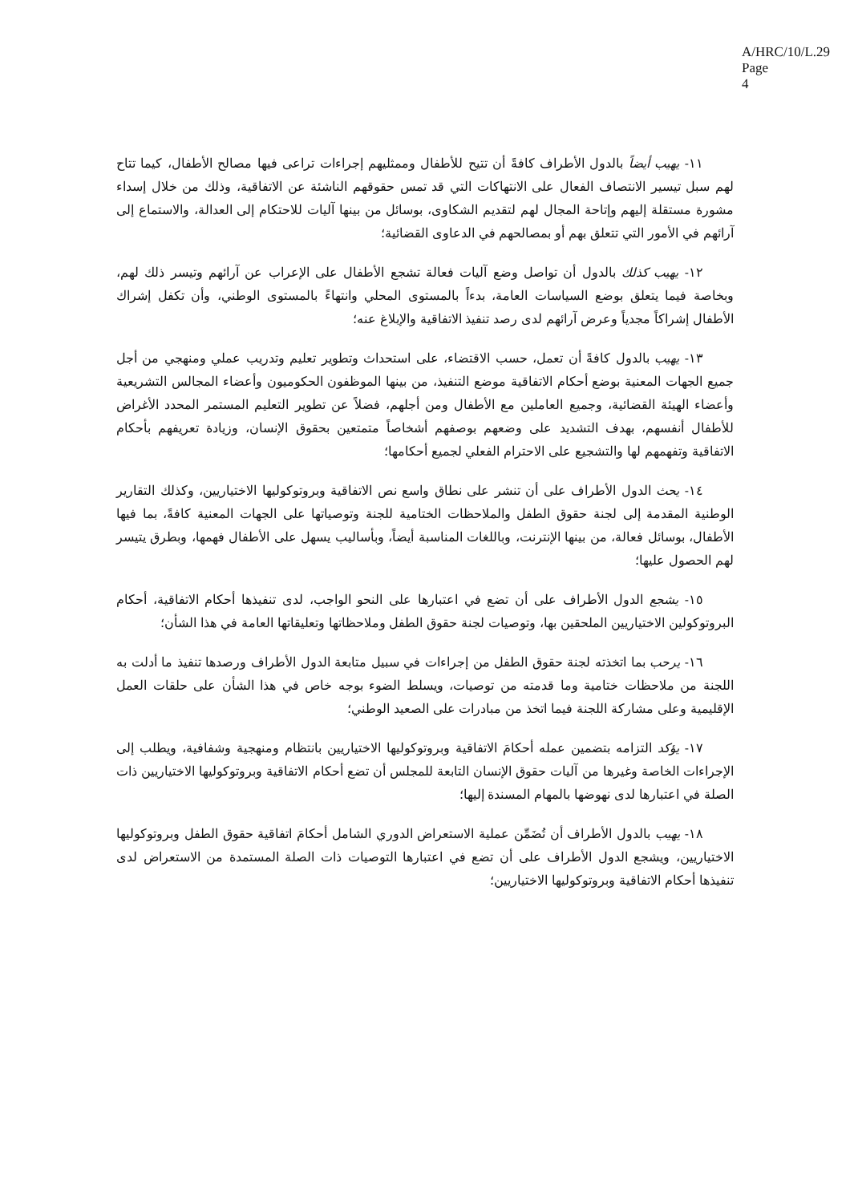A/HRC/10/L.29
Page 4
١١- يهيب أيضاً بالدول الأطراف كافةً أن تتيح للأطفال وممثليهم إجراءات تراعى فيها مصالح الأطفال، كيما تتاح لهم سبل تيسير الانتصاف الفعال على الانتهاكات التي قد تمس حقوقهم الناشئة عن الاتفاقية، وذلك من خلال إسداء مشورة مستقلة إليهم وإتاحة المجال لهم لتقديم الشكاوى، بوسائل من بينها آليات للاحتكام إلى العدالة، والاستماع إلى آرائهم في الأمور التي تتعلق بهم أو بمصالحهم في الدعاوى القضائية؛
١٢- يهيب كذلك بالدول أن تواصل وضع آليات فعالة تشجع الأطفال على الإعراب عن آرائهم وتيسر ذلك لهم، وبخاصة فيما يتعلق بوضع السياسات العامة، بدءاً بالمستوى المحلي وانتهاءً بالمستوى الوطني، وأن تكفل إشراك الأطفال إشراكاً مجدياً وعرض آرائهم لدى رصد تنفيذ الاتفاقية والإبلاغ عنه؛
١٣- يهيب بالدول كافةً أن تعمل، حسب الاقتضاء، على استحداث وتطوير تعليم وتدريب عملي ومنهجي من أجل جميع الجهات المعنية بوضع أحكام الاتفاقية موضع التنفيذ، من بينها الموظفون الحكوميون وأعضاء المجالس التشريعية وأعضاء الهيئة القضائية، وجميع العاملين مع الأطفال ومن أجلهم، فضلاً عن تطوير التعليم المستمر المحدد الأغراض للأطفال أنفسهم، بهدف التشديد على وضعهم بوصفهم أشخاصاً متمتعين بحقوق الإنسان، وزيادة تعريفهم بأحكام الاتفاقية وتفهمهم لها والتشجيع على الاحترام الفعلي لجميع أحكامها؛
١٤- يحث الدول الأطراف على أن تنشر على نطاق واسع نص الاتفاقية وبروتوكوليها الاختياريين، وكذلك التقارير الوطنية المقدمة إلى لجنة حقوق الطفل والملاحظات الختامية للجنة وتوصياتها على الجهات المعنية كافةً، بما فيها الأطفال، بوسائل فعالة، من بينها الإنترنت، وباللغات المناسبة أيضاً، وبأساليب يسهل على الأطفال فهمها، وبطرق يتيسر لهم الحصول عليها؛
١٥- يشجع الدول الأطراف على أن تضع في اعتبارها على النحو الواجب، لدى تنفيذها أحكام الاتفاقية، أحكام البروتوكولين الاختياريين الملحقين بها، وتوصيات لجنة حقوق الطفل وملاحظاتها وتعليقاتها العامة في هذا الشأن؛
١٦- يرحب بما اتخذته لجنة حقوق الطفل من إجراءات في سبيل متابعة الدول الأطراف ورصدها تنفيذ ما أدلت به اللجنة من ملاحظات ختامية وما قدمته من توصيات، ويسلط الضوء بوجه خاص في هذا الشأن على حلقات العمل الإقليمية وعلى مشاركة اللجنة فيما اتخذ من مبادرات على الصعيد الوطني؛
١٧- يؤكد التزامه بتضمين عمله أحكامَ الاتفاقية وبروتوكوليها الاختياريين بانتظام ومنهجية وشفافية، ويطلب إلى الإجراءات الخاصة وغيرها من آليات حقوق الإنسان التابعة للمجلس أن تضع أحكام الاتفاقية وبروتوكوليها الاختياريين ذات الصلة في اعتبارها لدى نهوضها بالمهام المسندة إليها؛
١٨- يهيب بالدول الأطراف أن تُضَمِّن عملية الاستعراض الدوري الشامل أحكامَ اتفاقية حقوق الطفل وبروتوكوليها الاختياريين، ويشجع الدول الأطراف على أن تضع في اعتبارها التوصيات ذات الصلة المستمدة من الاستعراض لدى تنفيذها أحكام الاتفاقية وبروتوكوليها الاختياريين؛